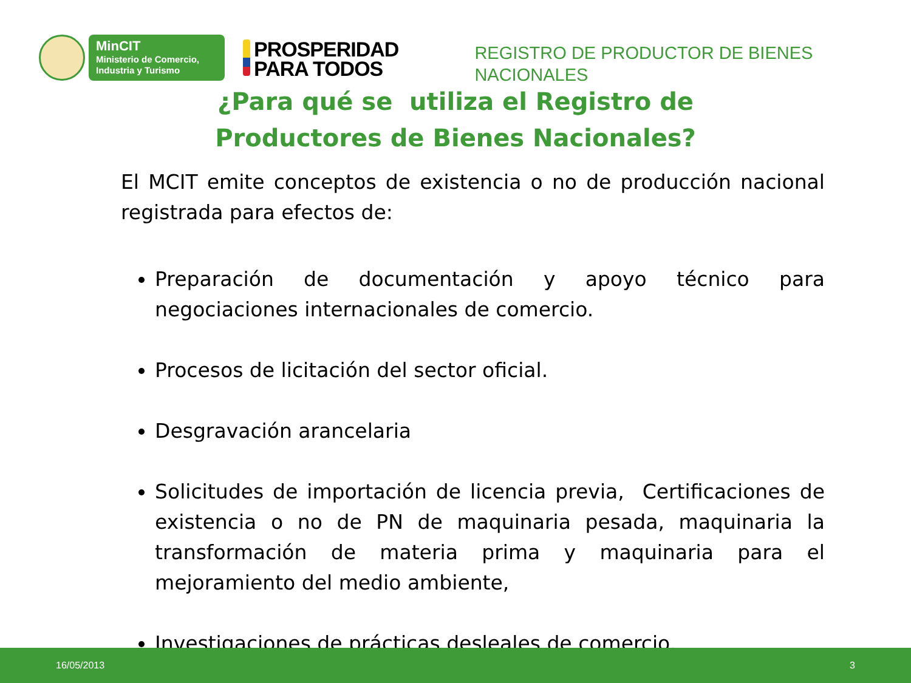MinCIT
Ministerio de Comercio,
Industria y Turismo
PROSPERIDAD
PARA TODOS
REGISTRO DE PRODUCTOR DE BIENES
NACIONALES
¿Para qué se utiliza el Registro de
Productores de Bienes Nacionales?
El MCIT emite conceptos de existencia o no de producción nacional registrada para efectos de:
Preparación de documentación y apoyo técnico para negociaciones internacionales de comercio.
Procesos de licitación del sector oficial.
Desgravación arancelaria
Solicitudes de importación de licencia previa, Certificaciones de existencia o no de PN de maquinaria pesada, maquinaria la transformación de materia prima y maquinaria para el mejoramiento del medio ambiente,
Investigaciones de prácticas desleales de comercio.
16/05/2013 3